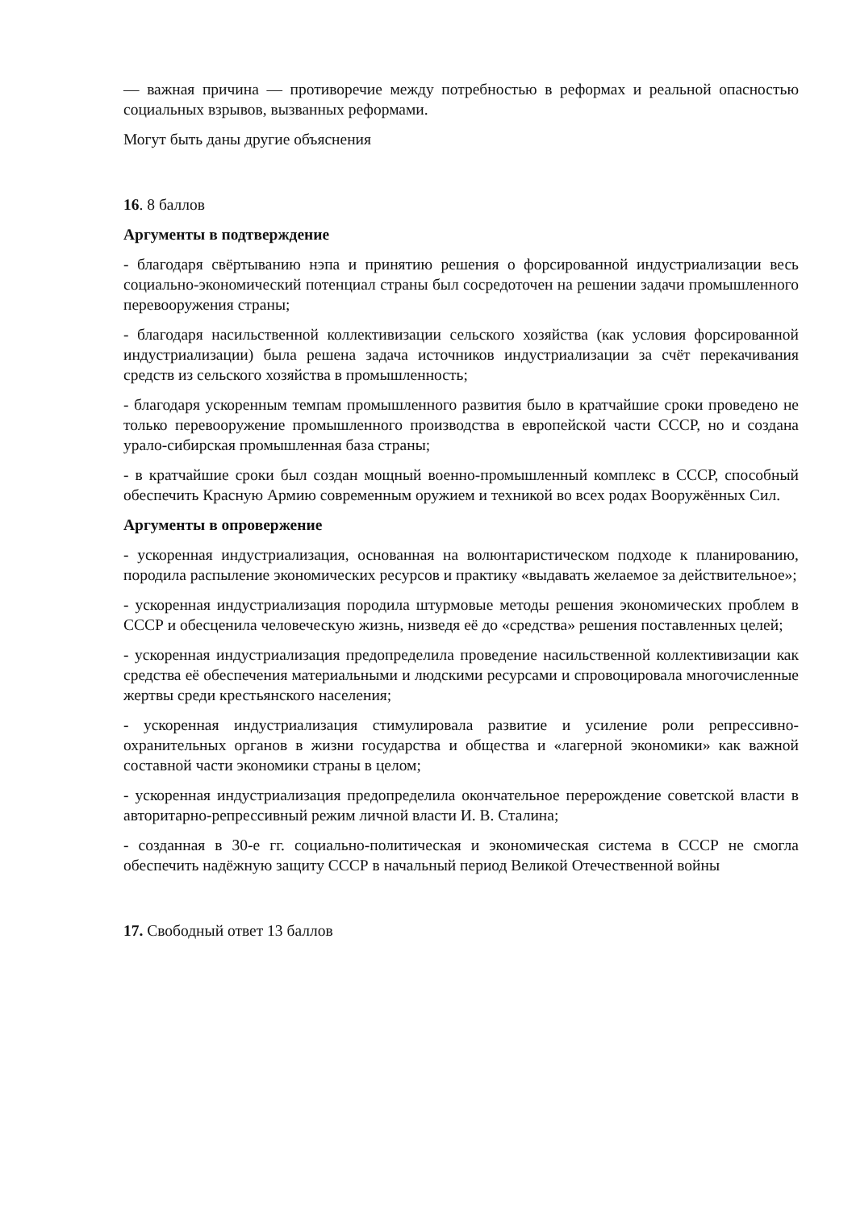— важная причина — противоречие между потребностью в реформах и реальной опасностью социальных взрывов, вызванных реформами.
Могут быть даны другие объяснения
16. 8 баллов
Аргументы в подтверждение
- благодаря свёртыванию нэпа и принятию решения о форсированной индустриализации весь социально-экономический потенциал страны был сосредоточен на решении задачи промышленного перевооружения страны;
- благодаря насильственной коллективизации сельского хозяйства (как условия форсированной индустриализации) была решена задача источников индустриализации за счёт перекачивания средств из сельского хозяйства в промышленность;
- благодаря ускоренным темпам промышленного развития было в кратчайшие сроки проведено не только перевооружение промышленного производства в европейской части СССР, но и создана урало-сибирская промышленная база страны;
- в кратчайшие сроки был создан мощный военно-промышленный комплекс в СССР, способный обеспечить Красную Армию современным оружием и техникой во всех родах Вооружённых Сил.
Аргументы в опровержение
- ускоренная индустриализация, основанная на волюнтаристическом подходе к планированию, породила распыление экономических ресурсов и практику «выдавать желаемое за действительное»;
- ускоренная индустриализация породила штурмовые методы решения экономических проблем в СССР и обесценила человеческую жизнь, низведя её до «средства» решения поставленных целей;
- ускоренная индустриализация предопределила проведение насильственной коллективизации как средства её обеспечения материальными и людскими ресурсами и спровоцировала многочисленные жертвы среди крестьянского населения;
- ускоренная индустриализация стимулировала развитие и усиление роли репрессивно-охранительных органов в жизни государства и общества и «лагерной экономики» как важной составной части экономики страны в целом;
- ускоренная индустриализация предопределила окончательное перерождение советской власти в авторитарно-репрессивный режим личной власти И. В. Сталина;
- созданная в 30-е гг. социально-политическая и экономическая система в СССР не смогла обеспечить надёжную защиту СССР в начальный период Великой Отечественной войны
17. Свободный ответ 13 баллов